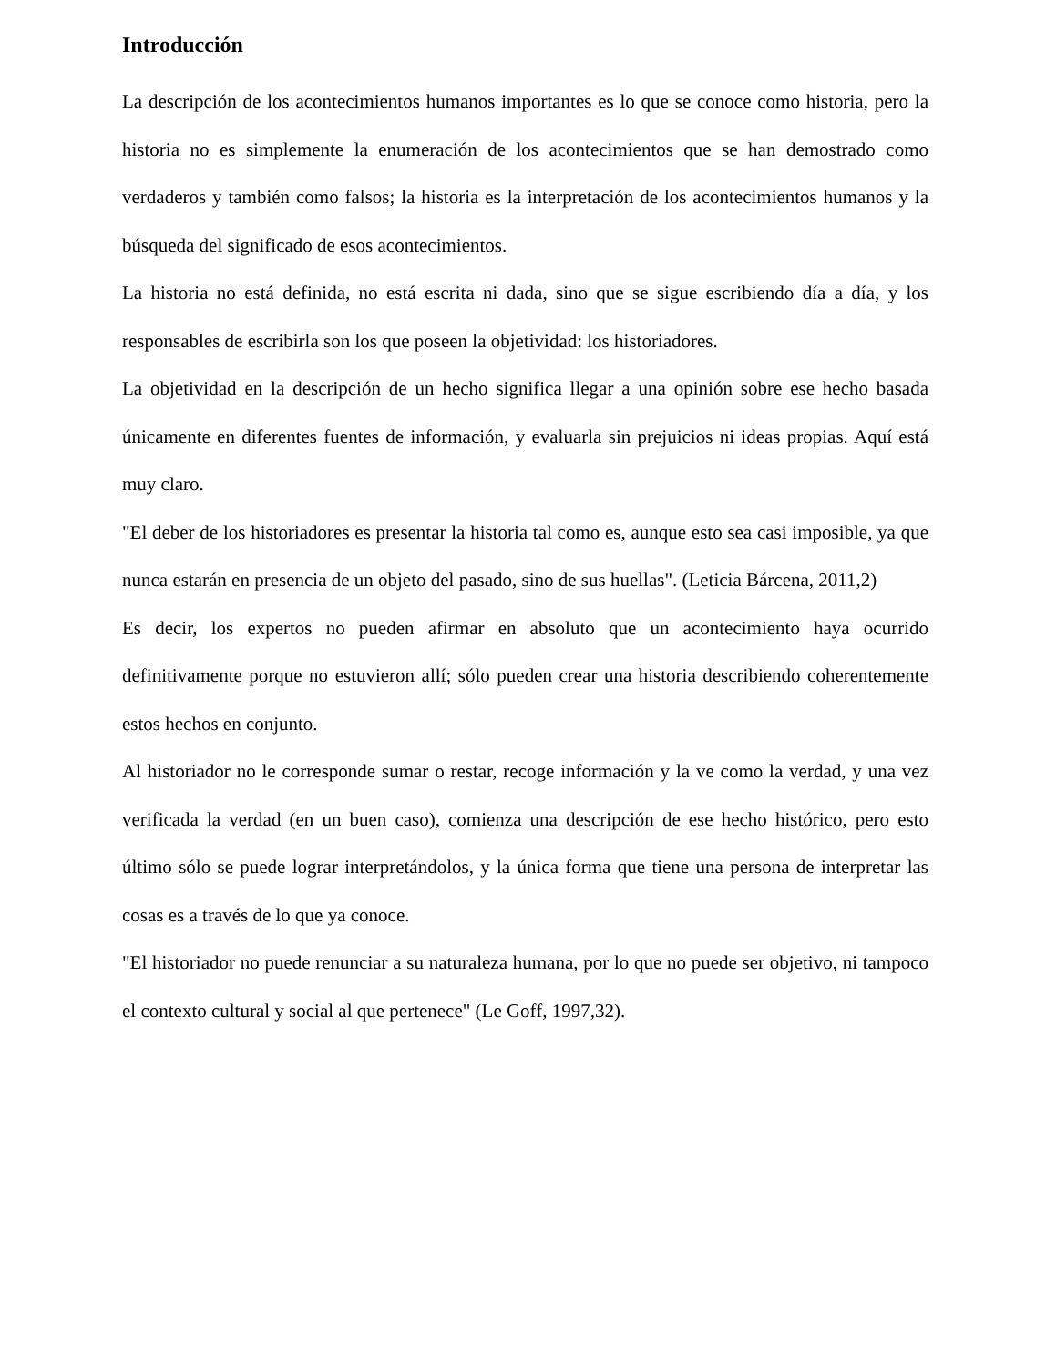Introducción
La descripción de los acontecimientos humanos importantes es lo que se conoce como historia, pero la historia no es simplemente la enumeración de los acontecimientos que se han demostrado como verdaderos y también como falsos; la historia es la interpretación de los acontecimientos humanos y la búsqueda del significado de esos acontecimientos.
La historia no está definida, no está escrita ni dada, sino que se sigue escribiendo día a día, y los responsables de escribirla son los que poseen la objetividad: los historiadores.
La objetividad en la descripción de un hecho significa llegar a una opinión sobre ese hecho basada únicamente en diferentes fuentes de información, y evaluarla sin prejuicios ni ideas propias. Aquí está muy claro.
"El deber de los historiadores es presentar la historia tal como es, aunque esto sea casi imposible, ya que nunca estarán en presencia de un objeto del pasado, sino de sus huellas". (Leticia Bárcena, 2011,2)
Es decir, los expertos no pueden afirmar en absoluto que un acontecimiento haya ocurrido definitivamente porque no estuvieron allí; sólo pueden crear una historia describiendo coherentemente estos hechos en conjunto.
Al historiador no le corresponde sumar o restar, recoge información y la ve como la verdad, y una vez verificada la verdad (en un buen caso), comienza una descripción de ese hecho histórico, pero esto último sólo se puede lograr interpretándolos, y la única forma que tiene una persona de interpretar las cosas es a través de lo que ya conoce.
"El historiador no puede renunciar a su naturaleza humana, por lo que no puede ser objetivo, ni tampoco el contexto cultural y social al que pertenece" (Le Goff, 1997,32).